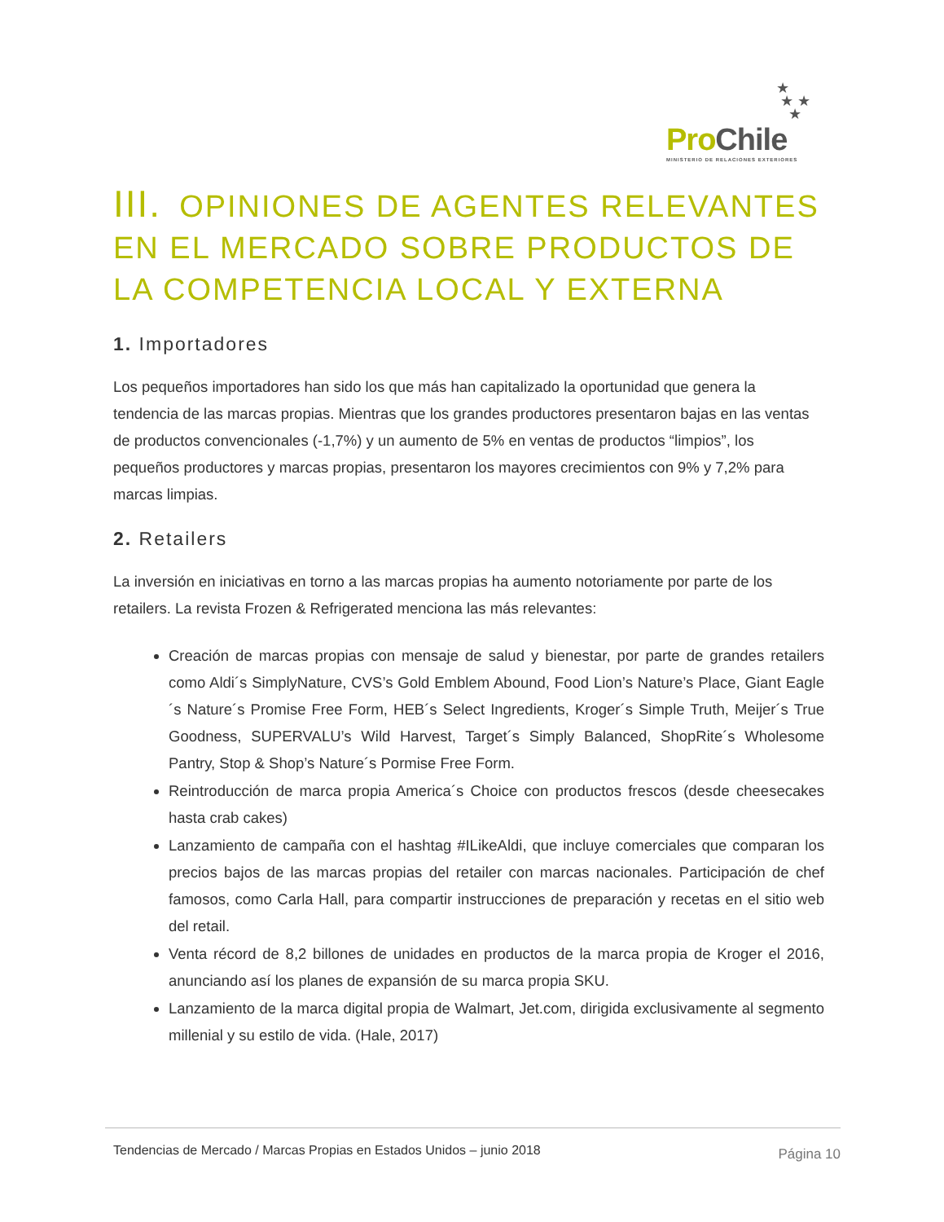★
★ ★
★
Pro Chile
MINISTERIO DE RELACIONES EXTERIORES
III. OPINIONES DE AGENTES RELEVANTES EN EL MERCADO SOBRE PRODUCTOS DE LA COMPETENCIA LOCAL Y EXTERNA
1. Importadores
Los pequeños importadores han sido los que más han capitalizado la oportunidad que genera la tendencia de las marcas propias. Mientras que los grandes productores presentaron bajas en las ventas de productos convencionales (-1,7%) y un aumento de 5% en ventas de productos “limpios”, los pequeños productores y marcas propias, presentaron los mayores crecimientos con 9% y 7,2% para marcas limpias.
2. Retailers
La inversión en iniciativas en torno a las marcas propias ha aumento notoriamente por parte de los retailers. La revista Frozen & Refrigerated menciona las más relevantes:
Creación de marcas propias con mensaje de salud y bienestar, por parte de grandes retailers como Aldi´s SimplyNature, CVS’s Gold Emblem Abound, Food Lion’s Nature’s Place, Giant Eagle´s Nature´s Promise Free Form, HEB´s Select Ingredients, Kroger´s Simple Truth, Meijer´s True Goodness, SUPERVALU’s Wild Harvest, Target´s Simply Balanced, ShopRite´s Wholesome Pantry, Stop & Shop’s Nature´s Pormise Free Form.
Reintroducción de marca propia America´s Choice con productos frescos (desde cheesecakes hasta crab cakes)
Lanzamiento de campaña con el hashtag #ILikeAldi, que incluye comerciales que comparan los precios bajos de las marcas propias del retailer con marcas nacionales. Participación de chef famosos, como Carla Hall, para compartir instrucciones de preparación y recetas en el sitio web del retail.
Venta récord de 8,2 billones de unidades en productos de la marca propia de Kroger el 2016, anunciando así los planes de expansión de su marca propia SKU.
Lanzamiento de la marca digital propia de Walmart, Jet.com, dirigida exclusivamente al segmento millenial y su estilo de vida. (Hale, 2017)
Tendencias de Mercado / Marcas Propias en Estados Unidos – junio 2018 Página 10